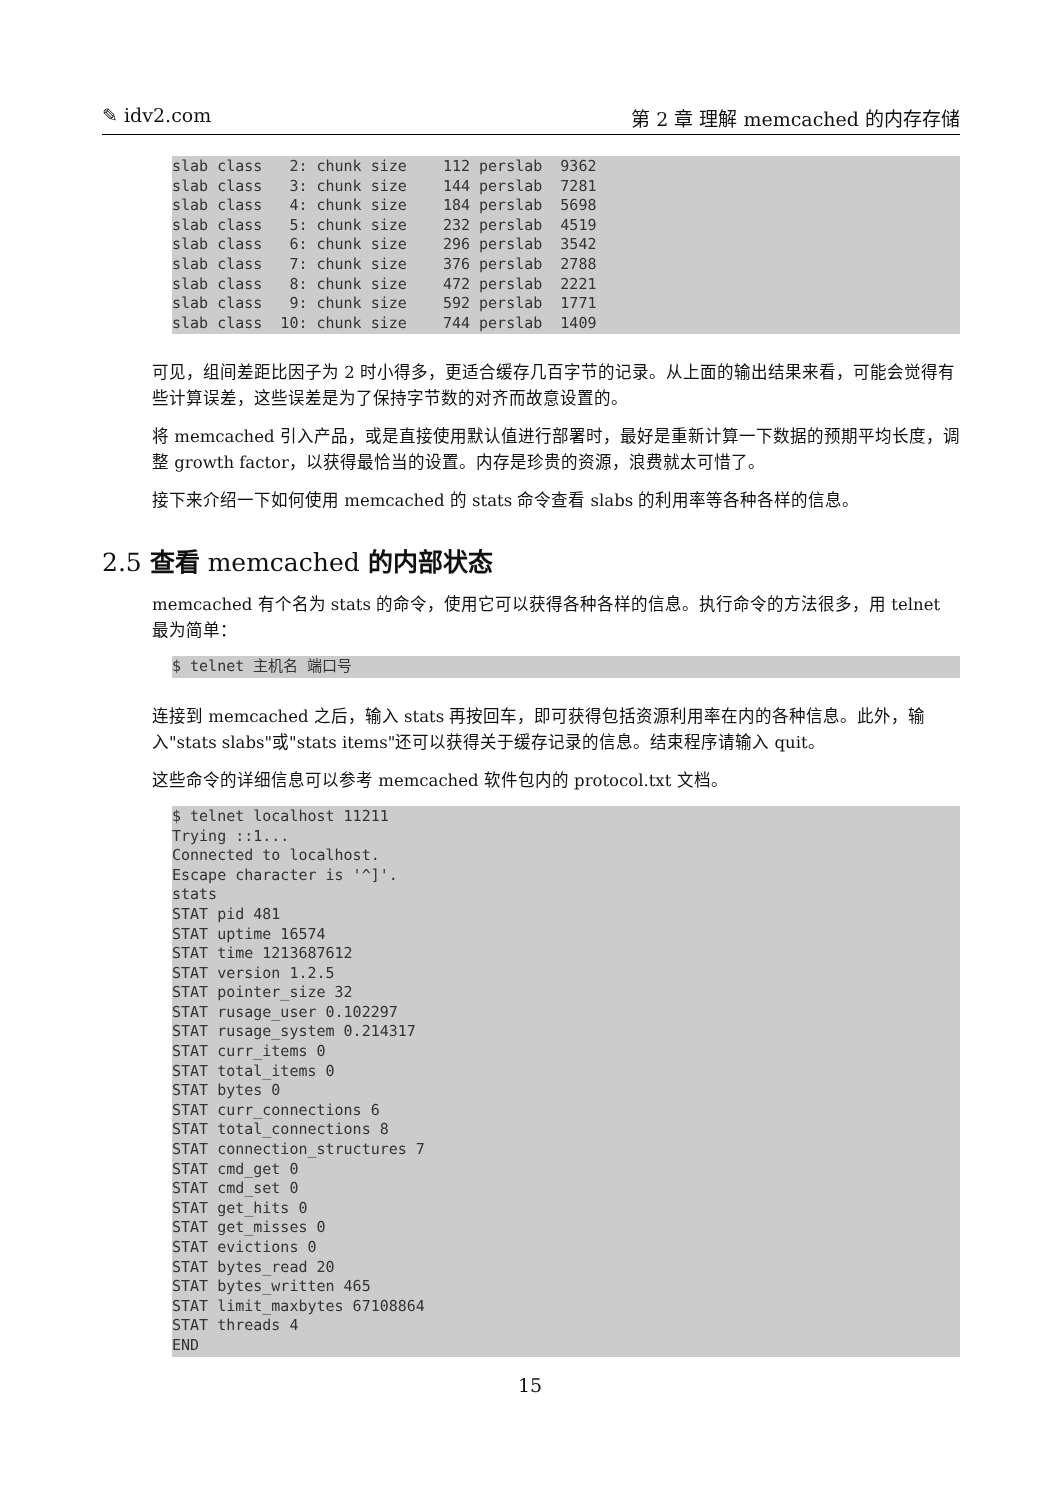✎ idv2.com 第 2 章 理解 memcached 的内存存储
slab class   2: chunk size    112 perslab  9362
slab class   3: chunk size    144 perslab  7281
slab class   4: chunk size    184 perslab  5698
slab class   5: chunk size    232 perslab  4519
slab class   6: chunk size    296 perslab  3542
slab class   7: chunk size    376 perslab  2788
slab class   8: chunk size    472 perslab  2221
slab class   9: chunk size    592 perslab  1771
slab class  10: chunk size    744 perslab  1409
可见，组间差距比因子为 2 时小得多，更适合缓存几百字节的记录。从上面的输出结果来看，可能会觉得有些计算误差，这些误差是为了保持字节数的对齐而故意设置的。
将 memcached 引入产品，或是直接使用默认值进行部署时，最好是重新计算一下数据的预期平均长度，调整 growth factor，以获得最恰当的设置。内存是珍贵的资源，浪费就太可惜了。
接下来介绍一下如何使用 memcached 的 stats 命令查看 slabs 的利用率等各种各样的信息。
2.5 查看 memcached 的内部状态
memcached 有个名为 stats 的命令，使用它可以获得各种各样的信息。执行命令的方法很多，用 telnet 最为简单：
$ telnet 主机名 端口号
连接到 memcached 之后，输入 stats 再按回车，即可获得包括资源利用率在内的各种信息。此外，输入"stats slabs"或"stats items"还可以获得关于缓存记录的信息。结束程序请输入 quit。
这些命令的详细信息可以参考 memcached 软件包内的 protocol.txt 文档。
$ telnet localhost 11211
Trying ::1...
Connected to localhost.
Escape character is '^]'.
stats
STAT pid 481
STAT uptime 16574
STAT time 1213687612
STAT version 1.2.5
STAT pointer_size 32
STAT rusage_user 0.102297
STAT rusage_system 0.214317
STAT curr_items 0
STAT total_items 0
STAT bytes 0
STAT curr_connections 6
STAT total_connections 8
STAT connection_structures 7
STAT cmd_get 0
STAT cmd_set 0
STAT get_hits 0
STAT get_misses 0
STAT evictions 0
STAT bytes_read 20
STAT bytes_written 465
STAT limit_maxbytes 67108864
STAT threads 4
END
15